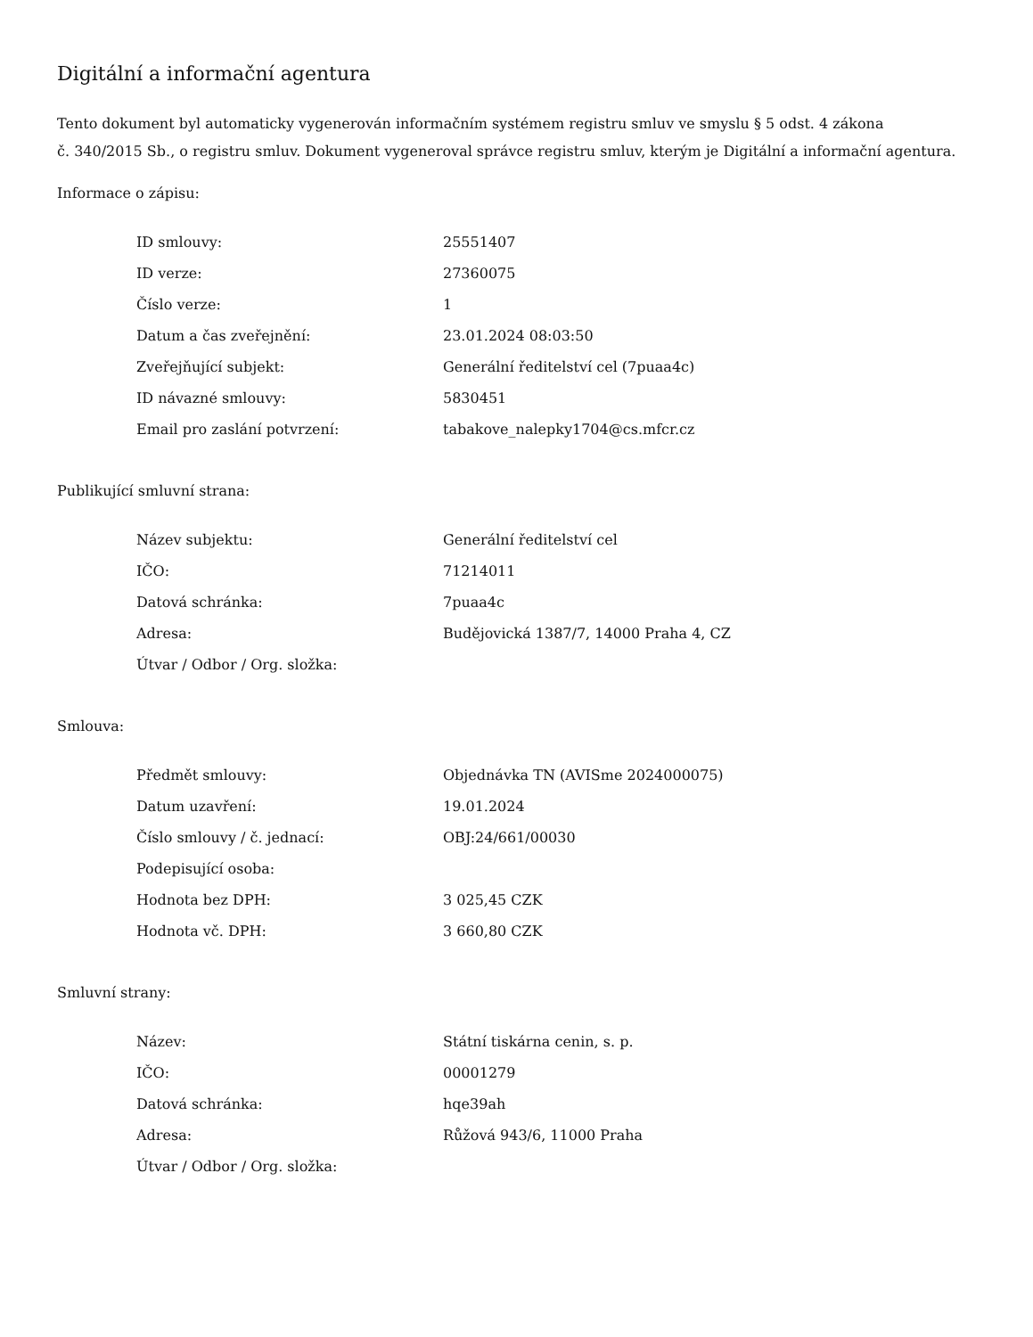Digitální a informační agentura
Tento dokument byl automaticky vygenerován informačním systémem registru smluv ve smyslu § 5 odst. 4 zákona
č. 340/2015 Sb., o registru smluv. Dokument vygeneroval správce registru smluv, kterým je Digitální a informační agentura.
Informace o zápisu:
| ID smlouvy: | 25551407 |
| ID verze: | 27360075 |
| Číslo verze: | 1 |
| Datum a čas zveřejnění: | 23.01.2024 08:03:50 |
| Zveřejňující subjekt: | Generální ředitelství cel (7puaa4c) |
| ID návazné smlouvy: | 5830451 |
| Email pro zaslání potvrzení: | tabakove_nalepky1704@cs.mfcr.cz |
Publikující smluvní strana:
| Název subjektu: | Generální ředitelství cel |
| IČO: | 71214011 |
| Datová schránka: | 7puaa4c |
| Adresa: | Budějovická 1387/7, 14000 Praha 4, CZ |
| Útvar / Odbor / Org. složka: | |
Smlouva:
| Předmět smlouvy: | Objednávka TN (AVISme 2024000075) |
| Datum uzavření: | 19.01.2024 |
| Číslo smlouvy / č. jednací: | OBJ:24/661/00030 |
| Podepisující osoba: | |
| Hodnota bez DPH: | 3 025,45 CZK |
| Hodnota vč. DPH: | 3 660,80 CZK |
Smluvní strany:
| Název: | Státní tiskárna cenin, s. p. |
| IČO: | 00001279 |
| Datová schránka: | hqe39ah |
| Adresa: | Růžová 943/6, 11000 Praha |
| Útvar / Odbor / Org. složka: | |